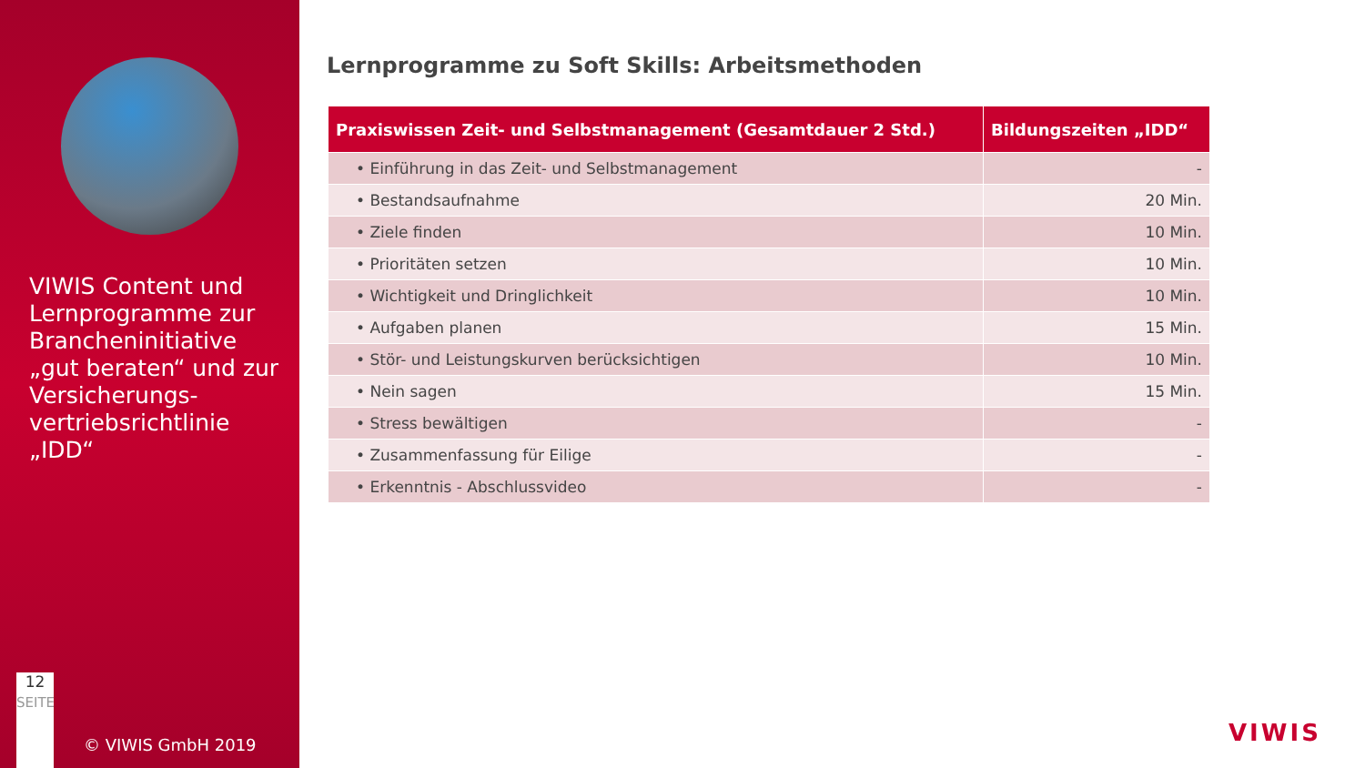VIWIS Content und Lernprogramme zur Brancheninitiative „gut beraten“ und zur Versicherungs-vertriebsrichtlinie „IDD“
12
SEITE
© VIWIS GmbH 2019
Lernprogramme zu Soft Skills: Arbeitsmethoden
| Praxiswissen Zeit- und Selbstmanagement (Gesamtdauer 2 Std.) | Bildungszeiten „IDD“ |
| --- | --- |
| • Einführung in das Zeit- und Selbstmanagement | - |
| • Bestandsaufnahme | 20 Min. |
| • Ziele finden | 10 Min. |
| • Prioritäten setzen | 10 Min. |
| • Wichtigkeit und Dringlichkeit | 10 Min. |
| • Aufgaben planen | 15 Min. |
| • Stör- und Leistungskurven berücksichtigen | 10 Min. |
| • Nein sagen | 15 Min. |
| • Stress bewältigen | - |
| • Zusammenfassung für Eilige | - |
| • Erkenntnis - Abschlussvideo | - |
VIWIS